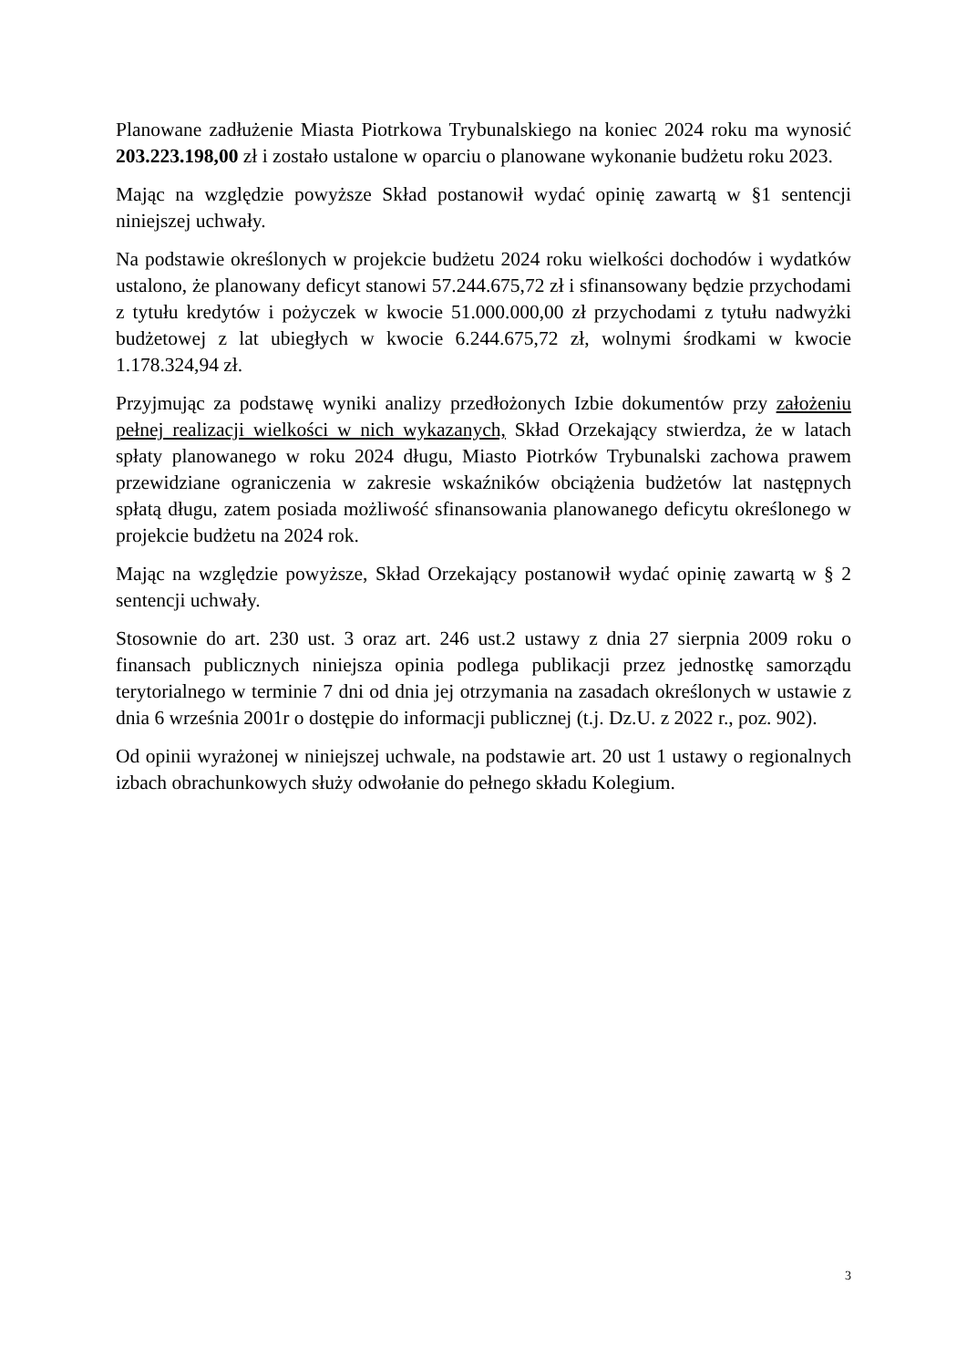Planowane zadłużenie Miasta Piotrkowa Trybunalskiego na koniec 2024 roku ma wynosić 203.223.198,00 zł i zostało ustalone w oparciu o planowane wykonanie budżetu roku 2023.
Mając na względzie powyższe Skład postanowił wydać opinię zawartą w §1 sentencji niniejszej uchwały.
Na podstawie określonych w projekcie budżetu 2024 roku wielkości dochodów i wydatków ustalono, że planowany deficyt stanowi 57.244.675,72 zł i sfinansowany będzie przychodami z tytułu kredytów i pożyczek w kwocie 51.000.000,00 zł przychodami z tytułu nadwyżki budżetowej z lat ubiegłych w kwocie 6.244.675,72 zł, wolnymi środkami w kwocie 1.178.324,94 zł.
Przyjmując za podstawę wyniki analizy przedłożonych Izbie dokumentów przy założeniu pełnej realizacji wielkości w nich wykazanych, Skład Orzekający stwierdza, że w latach spłaty planowanego w roku 2024 długu, Miasto Piotrków Trybunalski zachowa prawem przewidziane ograniczenia w zakresie wskaźników obciążenia budżetów lat następnych spłatą długu, zatem posiada możliwość sfinansowania planowanego deficytu określonego w projekcie budżetu na 2024 rok.
Mając na względzie powyższe, Skład Orzekający postanowił wydać opinię zawartą w § 2 sentencji uchwały.
Stosownie do art. 230 ust. 3 oraz art. 246 ust.2 ustawy z dnia 27 sierpnia 2009 roku o finansach publicznych niniejsza opinia podlega publikacji przez jednostkę samorządu terytorialnego w terminie 7 dni od dnia jej otrzymania na zasadach określonych w ustawie z dnia 6 września 2001r o dostępie do informacji publicznej (t.j. Dz.U. z 2022 r., poz. 902).
Od opinii wyrażonej w niniejszej uchwale, na podstawie art. 20 ust 1 ustawy o regionalnych izbach obrachunkowych służy odwołanie do pełnego składu Kolegium.
3